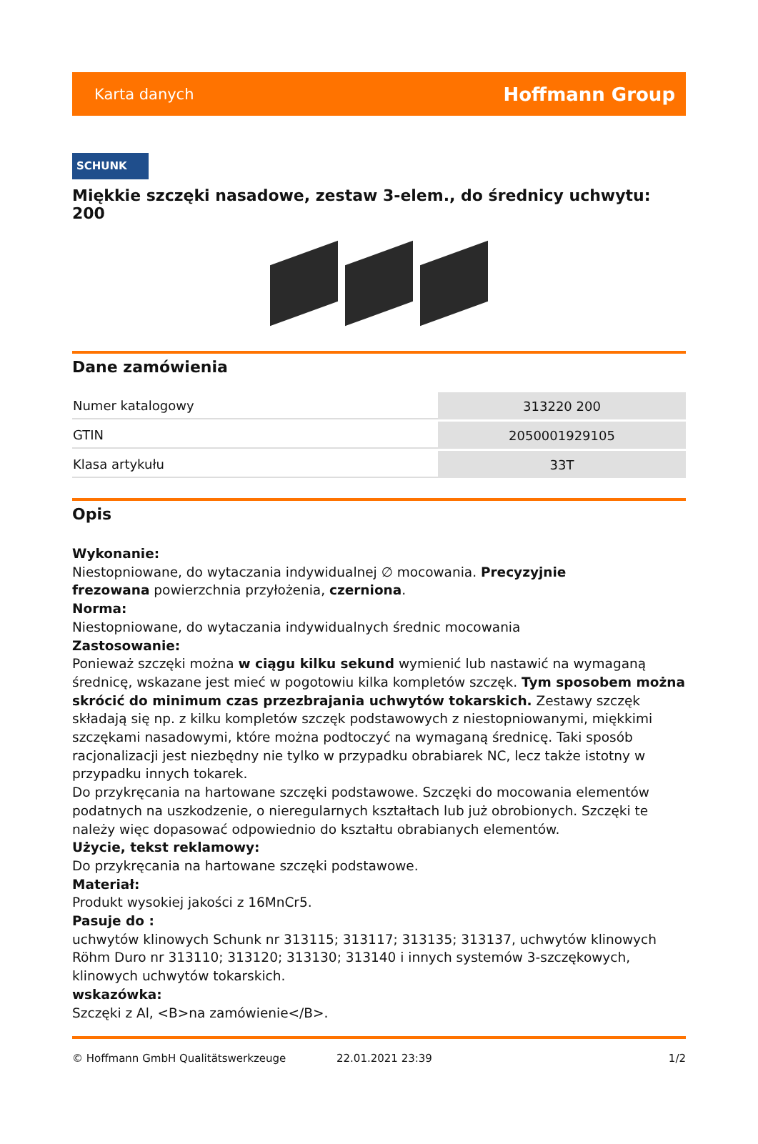Karta danych Hoffmann Group
SCHUNK
Miękkie szczęki nasadowe, zestaw 3-elem., do średnicy uchwytu: 200
Dane zamówienia
| Numer katalogowy | 313220 200 |
| GTIN | 2050001929105 |
| Klasa artykułu | 33T |
Opis
Wykonanie:
Niestopniowane, do wytaczania indywidualnej ∅ mocowania. Precyzyjnie
frezowana powierzchnia przyłożenia, czerniona.
Norma:
Niestopniowane, do wytaczania indywidualnych średnic mocowania
Zastosowanie:
Ponieważ szczęki można w ciągu kilku sekund wymienić lub nastawić na wymaganą średnicę, wskazane jest mieć w pogotowiu kilka kompletów szczęk. Tym sposobem można skrócić do minimum czas przezbrajania uchwytów tokarskich. Zestawy szczęk składają się np. z kilku kompletów szczęk podstawowych z niestopniowanymi, miękkimi szczękami nasadowymi, które można podtoczyć na wymaganą średnicę. Taki sposób racjonalizacji jest niezbędny nie tylko w przypadku obrabiarek NC, lecz także istotny w przypadku innych tokarek.
Do przykręcania na hartowane szczęki podstawowe. Szczęki do mocowania elementów podatnych na uszkodzenie, o nieregularnych kształtach lub już obrobionych. Szczęki te należy więc dopasować odpowiednio do kształtu obrabianych elementów.
Użycie, tekst reklamowy:
Do przykręcania na hartowane szczęki podstawowe.
Materiał:
Produkt wysokiej jakości z 16MnCr5.
Pasuje do :
uchwytów klinowych Schunk nr 313115; 313117; 313135; 313137, uchwytów klinowych
Röhm Duro nr 313110; 313120; 313130; 313140 i innych systemów 3-szczękowych, klinowych uchwytów tokarskich.
wskazówka:
Szczęki z Al, <B>na zamówienie</B>.
© Hoffmann GmbH Qualitätswerkzeuge 22.01.2021 23:39 1/2